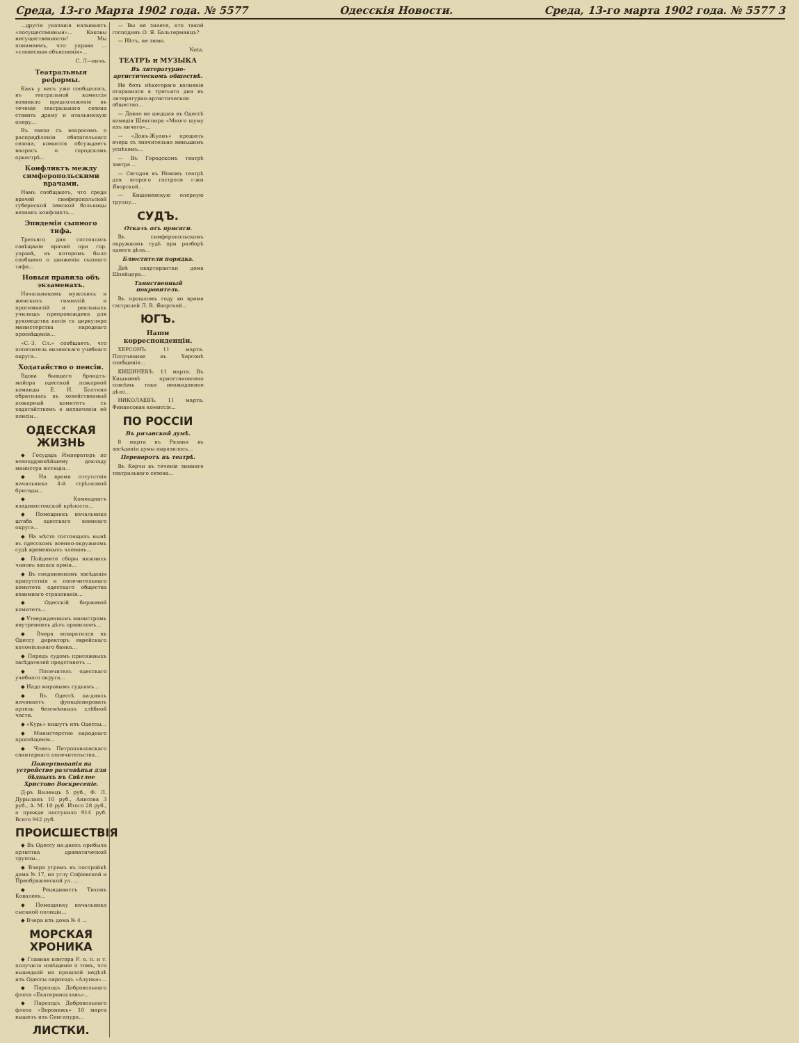Среда, 13-го Марта 1902 года. № 5577 Одесскія Новости. Среда, 13-го марта 1902 года. № 5577 3
...другія указанія называютъ «посущественныя»... Каковы несущественности! Мы понимаемъ, что управа ... «словесныя объясненія»...
С. Л—вичъ.
Театральныя реформы.
Какъ у насъ уже сообщалось, въ театральной комиссіи возникло предположеніе въ теченіе театральнаго сезона ставить драму и итальянскую оперу...
Въ связи съ вопросомъ о распредѣленіи обязательнаго сезона, комиссія обсуждаетъ вопросъ о городскомъ оркестрѣ...
Конфликтъ между симферопольскими врачами.
Намъ сообщаютъ, что среди врачей симферопольской губернской земской больницы возникъ конфликтъ...
Эпидемія сыпного тифа.
Третьяго дня состоялось совѣщаніе врачей при гор. управѣ, въ которомъ было сообщено о движеніи сыпного тифа...
Новыя правила объ экзаменахъ.
Начальникамъ мужскихъ и женскихъ гимназій и прогимназій и реальныхъ училищъ препровождена для руководства копія съ циркуляра министерства народнаго просвѣщенія...
«С.-З. Сл.» сообщаетъ, что попечитель виленскаго учебнаго округа...
Ходатайство о пенсіи.
Вдова бывшаго брандтъ-майора одесской пожарной команды Е. Н. Болтина обратилась въ хозяйственный пожарный комитетъ съ ходатайствомъ о назначеніи ей пенсіи...
ОДЕССКАЯ ЖИЗНЬ
◆ Государь Императоръ по всеподданнѣйшему докладу министра юстиціи...
◆ На время отсутствія начальника 4-й стрѣлковой бригады...
◆ Комендантъ владивостокской крѣпости...
◆ Помощникъ начальника штаба одесскаго военнаго округа...
◆ На мѣсто состоящихъ нынѣ въ одесскомъ военно-окружномъ судѣ временныхъ членовъ...
◆ Пойдемте сборы нижнихъ чиновъ запаса арміи...
◆ Въ соединенномъ засѣданіи присутствія и попечительнаго комитета одесскаго общества взаимнаго страхованія...
◆ Одесскій биржевой комитетъ...
◆ Утвержденнымъ министромъ внутреннихъ дѣлъ правиломъ...
◆ Вчера возвратился въ Одессу директоръ еврейскаго колоніальнаго банка...
◆ Передъ судомъ присяжныхъ засѣдателей предстанетъ ...
◆ Попечитель одесскаго учебнаго округа...
◆ Надо мировымъ судьямъ...
◆ Въ Одессѣ на-дняхъ начинаетъ функціонировать артель безсмѣнныхъ хлѣбной части.
◆ «Курь» пишутъ изъ Одессы...
◆ Министерство народнаго просвѣщенія...
◆ Членъ Петропавловскаго санитарнаго попечительства...
Пожертвованія на устройство разговѣнья для бѣдныхъ въ Свѣтлое Христово Воскресеніе.
Д-ръ Виленцъ 5 руб., Ф. Л. Дурылинъ 10 руб., Анисова 3 руб., А. М. 10 руб. Итого 28 руб., а прежде поступило 914 руб. Всего 942 руб.
ПРОИСШЕСТВІЯ
◆ Въ Одессу на-дняхъ прибыла артистка драматической труппы...
◆ Вчера утромъ въ постройкѣ дома № 17, на углу Софіевской и Преображенской ул. ...
◆ Рецидивистъ Тихонъ Ковалевъ...
◆ Помощнику начальника сыскной полиціи...
◆ Вчера изъ дома № 4 ...
МОРСКАЯ ХРОНИКА
◆ Главная контора Р. о. п. и т. получила извѣщеніе о томъ, что вышедшій на прошлой недѣлѣ изъ Одессы пароходъ «Алупка»...
◆ Пароходъ Добровольнаго флота «Екатеринославъ»...
◆ Пароходъ Добровольнаго флота «Воронежъ» 10 марта вышелъ изъ Сингапура...
ЛИСТКИ.
— Вы не знаете, кто такой господинъ О. Я. Бальтерманцъ?
— Нѣтъ, не знаю.
Nota.
ТЕАТРЪ и МУЗЫКА
Въ литературно-артистическомъ обществѣ.
Не безъ нѣкотораго волненія отправился я третьяго дня въ литературно-артистическое общество...
— Давно не шедшая въ Одессѣ комедія Шекспира «Много шуму изъ ничего»...
— «Донъ-Жуанъ» прошелъ вчера съ значительно меньшимъ успѣхомъ...
— Въ Городскомъ театрѣ завтра ...
— Сегодня въ Новомъ театрѣ для второго гастроля г-жи Яворской...
— Кишиневскую оперную труппу...
СУДЪ.
Отказъ отъ присяги.
Въ симферопольскомъ окружномъ судѣ при разборѣ одного дѣла...
Блюстители порядка.
Двѣ квартирантки дома Шпейцера...
Таинственный покровитель.
Въ прошломъ году во время гастролей Л. В. Яворской...
ЮГЪ.
Наши корреспонденціи.
ХЕРСОНЪ. 11 марта. Полученное въ Херсонѣ сообщеніе...
КИШИНЕВЪ. 11 марта. Въ Кишиневѣ приостановлено совсѣмъ таки неожиданное дѣло...
НИКОЛАЕВЪ. 11 марта. Финансовая комиссія...
ПО РОССІИ
Въ рязанской думѣ.
8 марта въ Рязани въ засѣданіи думы выразилось...
Переворотъ въ театрѣ.
Въ Керчи въ теченіе зимняго театральнаго сезона...